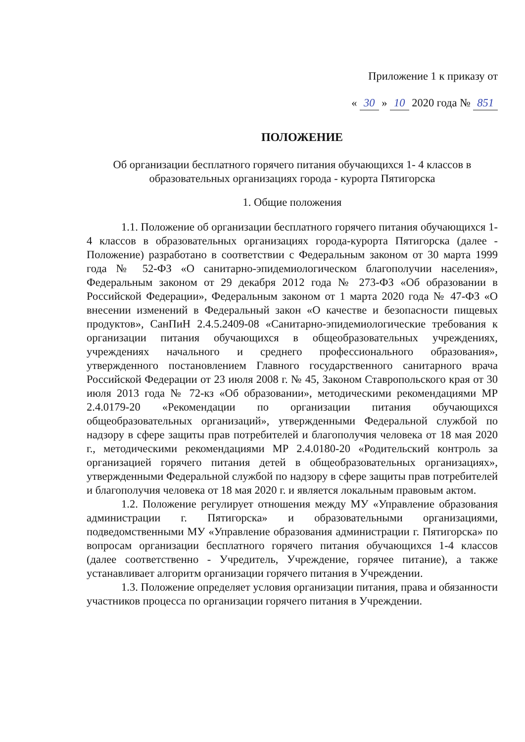Приложение 1 к приказу от
« 30 » 10 2020 года № 851
ПОЛОЖЕНИЕ
Об организации бесплатного горячего питания обучающихся 1- 4 классов в образовательных организациях города - курорта Пятигорска
1. Общие положения
1.1. Положение об организации бесплатного горячего питания обучающихся 1-4 классов в образовательных организациях города-курорта Пятигорска (далее - Положение) разработано в соответствии с Федеральным законом от 30 марта 1999 года № 52-ФЗ «О санитарно-эпидемиологическом благополучии населения», Федеральным законом от 29 декабря 2012 года № 273-ФЗ «Об образовании в Российской Федерации», Федеральным законом от 1 марта 2020 года № 47-ФЗ «О внесении изменений в Федеральный закон «О качестве и безопасности пищевых продуктов», СанПиН 2.4.5.2409-08 «Санитарно-эпидемиологические требования к организации питания обучающихся в общеобразовательных учреждениях, учреждениях начального и среднего профессионального образования», утвержденного постановлением Главного государственного санитарного врача Российской Федерации от 23 июля 2008 г. № 45, Законом Ставропольского края от 30 июля 2013 года № 72-кз «Об образовании», методическими рекомендациями МР 2.4.0179-20 «Рекомендации по организации питания обучающихся общеобразовательных организаций», утвержденными Федеральной службой по надзору в сфере защиты прав потребителей и благополучия человека от 18 мая 2020 г., методическими рекомендациями МР 2.4.0180-20 «Родительский контроль за организацией горячего питания детей в общеобразовательных организациях», утвержденными Федеральной службой по надзору в сфере защиты прав потребителей и благополучия человека от 18 мая 2020 г. и является локальным правовым актом.
1.2. Положение регулирует отношения между МУ «Управление образования администрации г. Пятигорска» и образовательными организациями, подведомственными МУ «Управление образования администрации г. Пятигорска» по вопросам организации бесплатного горячего питания обучающихся 1-4 классов (далее соответственно - Учредитель, Учреждение, горячее питание), а также устанавливает алгоритм организации горячего питания в Учреждении.
1.3. Положение определяет условия организации питания, права и обязанности участников процесса по организации горячего питания в Учреждении.